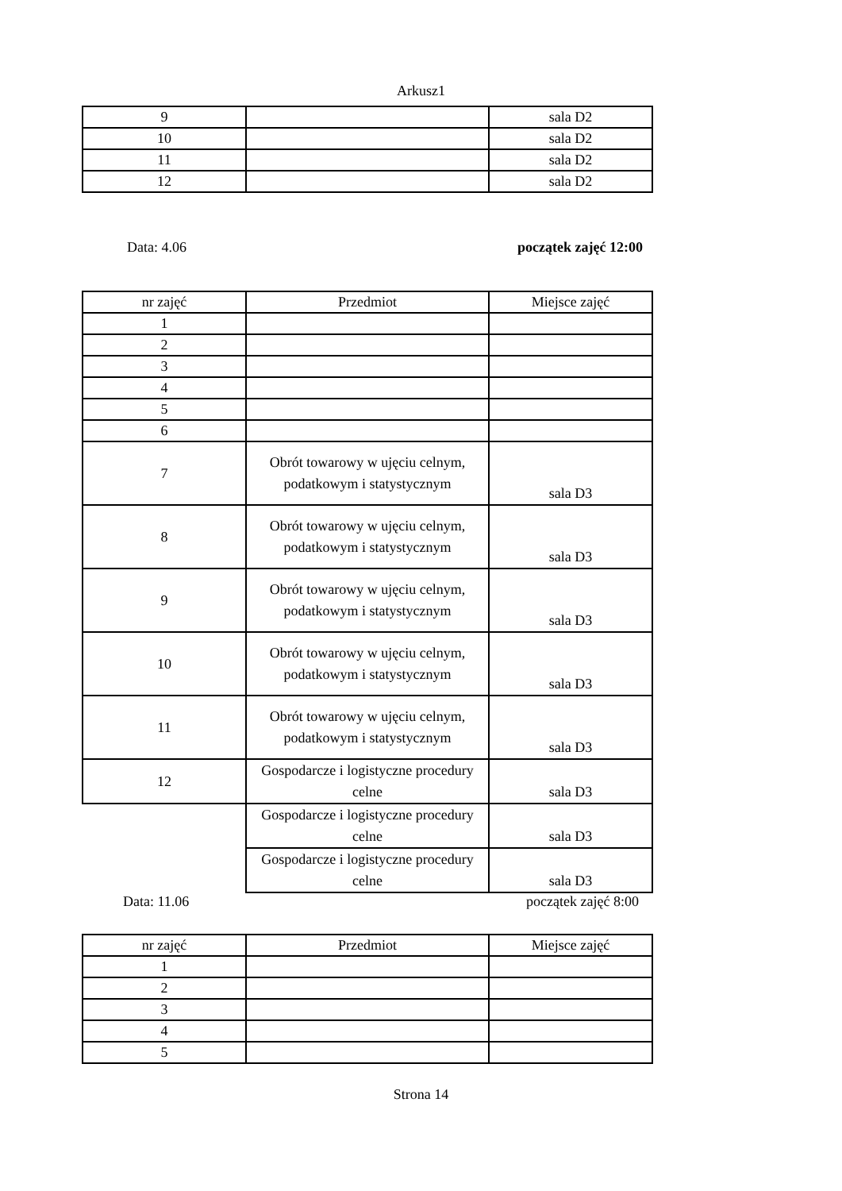Arkusz1
| 9 | | sala D2 |
| 10 | | sala D2 |
| 11 | | sala D2 |
| 12 | | sala D2 |
Data: 4.06 początek zajęć 12:00
| nr zajęć | Przedmiot | Miejsce zajęć |
| --- | --- | --- |
| 1 | | |
| 2 | | |
| 3 | | |
| 4 | | |
| 5 | | |
| 6 | | |
| 7 | Obrót towarowy w ujęciu celnym, podatkowym i statystycznym | sala D3 |
| 8 | Obrót towarowy w ujęciu celnym, podatkowym i statystycznym | sala D3 |
| 9 | Obrót towarowy w ujęciu celnym, podatkowym i statystycznym | sala D3 |
| 10 | Obrót towarowy w ujęciu celnym, podatkowym i statystycznym | sala D3 |
| 11 | Obrót towarowy w ujęciu celnym, podatkowym i statystycznym | sala D3 |
| 12 | Gospodarcze i logistyczne procedury celne | sala D3 |
| | Gospodarcze i logistyczne procedury celne | sala D3 |
| | Gospodarcze i logistyczne procedury celne | sala D3 |
Data: 11.06 początek zajęć 8:00
| nr zajęć | Przedmiot | Miejsce zajęć |
| --- | --- | --- |
| 1 | | |
| 2 | | |
| 3 | | |
| 4 | | |
| 5 | | |
Strona 14